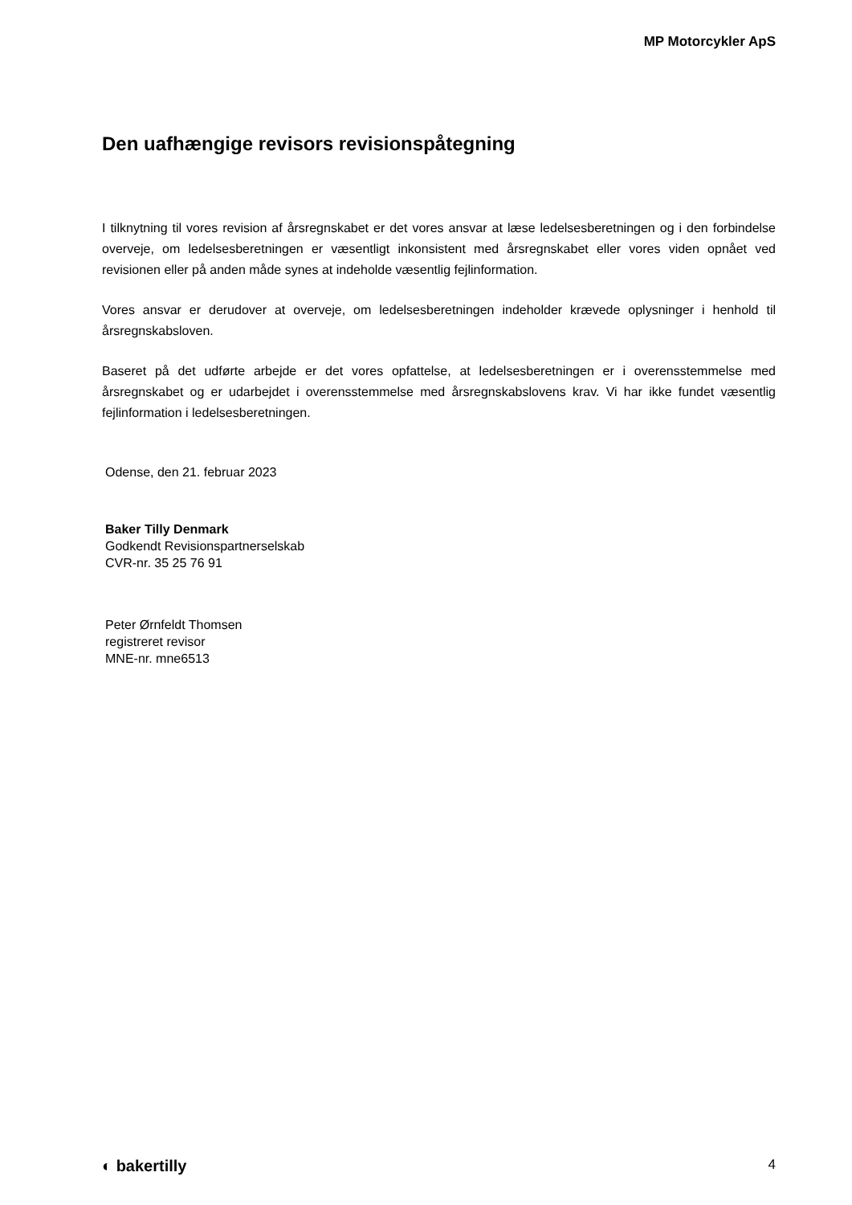MP Motorcykler ApS
Den uafhængige revisors revisionspåtegning
I tilknytning til vores revision af årsregnskabet er det vores ansvar at læse ledelsesberetningen og i den forbindelse overveje, om ledelsesberetningen er væsentligt inkonsistent med årsregnskabet eller vores viden opnået ved revisionen eller på anden måde synes at indeholde væsentlig fejlinformation.
Vores ansvar er derudover at overveje, om ledelsesberetningen indeholder krævede oplysninger i henhold til årsregnskabsloven.
Baseret på det udførte arbejde er det vores opfattelse, at ledelsesberetningen er i overensstemmelse med årsregnskabet og er udarbejdet i overensstemmelse med årsregnskabslovens krav. Vi har ikke fundet væsentlig fejlinformation i ledelsesberetningen.
Odense, den 21. februar 2023
Baker Tilly Denmark
Godkendt Revisionspartnerselskab
CVR-nr. 35 25 76 91
Peter Ørnfeldt Thomsen
registreret revisor
MNE-nr. mne6513
◐ bakertilly 4